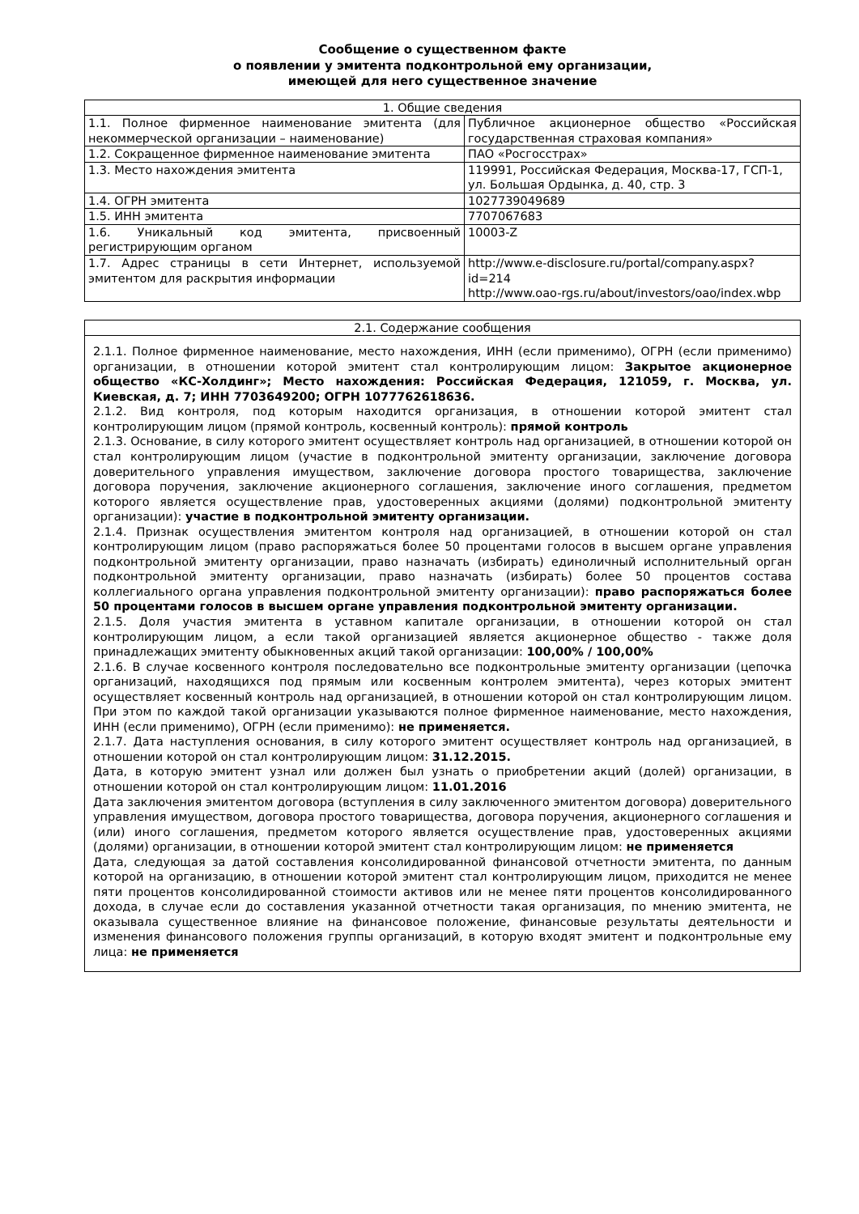Сообщение о существенном факте
о появлении у эмитента подконтрольной ему организации,
имеющей для него существенное значение
| 1. Общие сведения | |
| 1.1. Полное фирменное наименование эмитента (для некоммерческой организации – наименование) | Публичное акционерное общество «Российская государственная страховая компания» |
| 1.2. Сокращенное фирменное наименование эмитента | ПАО «Росгосстрах» |
| 1.3. Место нахождения эмитента | 119991, Российская Федерация, Москва-17, ГСП-1, ул. Большая Ордынка, д. 40, стр. 3 |
| 1.4. ОГРН эмитента | 1027739049689 |
| 1.5. ИНН эмитента | 7707067683 |
| 1.6. Уникальный код эмитента, присвоенный регистрирующим органом | 10003-Z |
| 1.7. Адрес страницы в сети Интернет, используемой эмитентом для раскрытия информации | http://www.e-disclosure.ru/portal/company.aspx?id=214 http://www.oao-rgs.ru/about/investors/oao/index.wbp |
| 2.1. Содержание сообщения |
| 2.1.1. Полное фирменное наименование, место нахождения, ИНН (если применимо), ОГРН (если применимо) организации, в отношении которой эмитент стал контролирующим лицом: Закрытое акционерное общество «КС-Холдинг»; Место нахождения: Российская Федерация, 121059, г. Москва, ул. Киевская, д. 7; ИНН 7703649200; ОГРН 1077762618636. 2.1.2. Вид контроля, под которым находится организация, в отношении которой эмитент стал контролирующим лицом (прямой контроль, косвенный контроль): прямой контроль 2.1.3. Основание, в силу которого эмитент осуществляет контроль над организацией, в отношении которой он стал контролирующим лицом (участие в подконтрольной эмитенту организации, заключение договора доверительного управления имуществом, заключение договора простого товарищества, заключение договора поручения, заключение акционерного соглашения, заключение иного соглашения, предметом которого является осуществление прав, удостоверенных акциями (долями) подконтрольной эмитенту организации): участие в подконтрольной эмитенту организации. 2.1.4. Признак осуществления эмитентом контроля над организацией, в отношении которой он стал контролирующим лицом (право распоряжаться более 50 процентами голосов в высшем органе управления подконтрольной эмитенту организации, право назначать (избирать) единоличный исполнительный орган подконтрольной эмитенту организации, право назначать (избирать) более 50 процентов состава коллегиального органа управления подконтрольной эмитенту организации): право распоряжаться более 50 процентами голосов в высшем органе управления подконтрольной эмитенту организации. 2.1.5. Доля участия эмитента в уставном капитале организации, в отношении которой он стал контролирующим лицом, а если такой организацией является акционерное общество - также доля принадлежащих эмитенту обыкновенных акций такой организации: 100,00% / 100,00% 2.1.6. В случае косвенного контроля последовательно все подконтрольные эмитенту организации (цепочка организаций, находящихся под прямым или косвенным контролем эмитента), через которых эмитент осуществляет косвенный контроль над организацией, в отношении которой он стал контролирующим лицом. При этом по каждой такой организации указываются полное фирменное наименование, место нахождения, ИНН (если применимо), ОГРН (если применимо): не применяется. 2.1.7. Дата наступления основания, в силу которого эмитент осуществляет контроль над организацией, в отношении которой он стал контролирующим лицом: 31.12.2015. Дата, в которую эмитент узнал или должен был узнать о приобретении акций (долей) организации, в отношении которой он стал контролирующим лицом: 11.01.2016 Дата заключения эмитентом договора (вступления в силу заключенного эмитентом договора) доверительного управления имуществом, договора простого товарищества, договора поручения, акционерного соглашения и (или) иного соглашения, предметом которого является осуществление прав, удостоверенных акциями (долями) организации, в отношении которой эмитент стал контролирующим лицом: не применяется Дата, следующая за датой составления консолидированной финансовой отчетности эмитента, по данным которой на организацию, в отношении которой эмитент стал контролирующим лицом, приходится не менее пяти процентов консолидированной стоимости активов или не менее пяти процентов консолидированного дохода, в случае если до составления указанной отчетности такая организация, по мнению эмитента, не оказывала существенное влияние на финансовое положение, финансовые результаты деятельности и изменения финансового положения группы организаций, в которую входят эмитент и подконтрольные ему лица: не применяется |